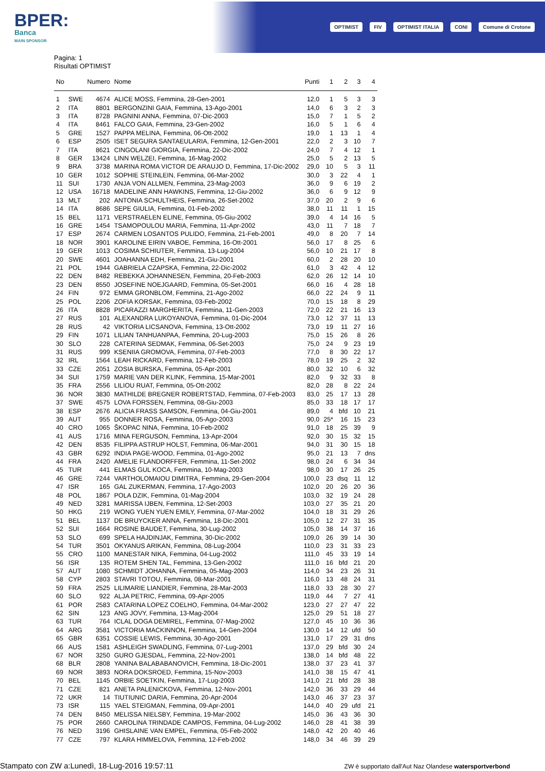BPER:
Banca
MAIN SPONSOR
OPTIMIST FIV OPTIMIST ITALIA CONI Comune di Crotone
Pagina: 1
Risultati OPTIMIST
| No | | Numero | Nome | Punti | 1 | 2 | 3 | 4 |
| --- | --- | --- | --- | --- | --- | --- | --- | --- |
| 1 | SWE | 4674 | ALICE MOSS, Femmina, 28-Gen-2001 | 12,0 | 1 | 5 | 3 | 3 |
| 2 | ITA | 8801 | BERGONZINI GAIA, Femmina, 13-Ago-2001 | 14,0 | 6 | 3 | 2 | 3 |
| 3 | ITA | 8728 | PAGNINI ANNA, Femmina, 07-Dic-2003 | 15,0 | 7 | 1 | 5 | 2 |
| 4 | ITA | 8461 | FALCO GAIA, Femmina, 23-Gen-2002 | 16,0 | 5 | 1 | 6 | 4 |
| 5 | GRE | 1527 | PAPPA MELINA, Femmina, 06-Ott-2002 | 19,0 | 1 | 13 | 1 | 4 |
| 6 | ESP | 2505 | ISET SEGURA SANTAEULARIA, Femmina, 12-Gen-2001 | 22,0 | 2 | 3 | 10 | 7 |
| 7 | ITA | 8621 | CINGOLANI GIORGIA, Femmina, 22-Dic-2002 | 24,0 | 7 | 4 | 12 | 1 |
| 8 | GER | 13424 | LINN WELZEI, Femmina, 16-Mag-2002 | 25,0 | 5 | 2 | 13 | 5 |
| 9 | BRA | 3738 | MARINA ROMA VICTOR DE ARAUJO D, Femmina, 17-Dic-2002 | 29,0 | 10 | 5 | 3 | 11 |
| 10 | GER | 1012 | SOPHIE STEINLEIN, Femmina, 06-Mar-2002 | 30,0 | 3 | 22 | 4 | 1 |
| 11 | SUI | 1730 | ANJA VON ALLMEN, Femmina, 23-Mag-2003 | 36,0 | 9 | 6 | 19 | 2 |
| 12 | USA | 16718 | MADELINE ANN HAWKINS, Femmina, 12-Giu-2002 | 36,0 | 6 | 9 | 12 | 9 |
| 13 | MLT | 202 | ANTONIA SCHULTHEIS, Femmina, 26-Set-2002 | 37,0 | 20 | 2 | 9 | 6 |
| 14 | ITA | 8686 | SEPE GIULIA, Femmina, 01-Feb-2002 | 38,0 | 11 | 11 | 1 | 15 |
| 15 | BEL | 1171 | VERSTRAELEN ELINE, Femmina, 05-Giu-2002 | 39,0 | 4 | 14 | 16 | 5 |
| 16 | GRE | 1454 | TSAMOPOULOU MARIA, Femmina, 11-Apr-2002 | 43,0 | 11 | 7 | 18 | 7 |
| 17 | ESP | 2674 | CARMEN LOSANTOS PULIDO, Femmina, 21-Feb-2001 | 49,0 | 8 | 20 | 7 | 14 |
| 18 | NOR | 3901 | KAROLINE EIRIN VABOE, Femmina, 16-Ott-2001 | 56,0 | 17 | 8 | 25 | 6 |
| 19 | GER | 1013 | COSIMA SCHIUTER, Femmina, 13-Lug-2004 | 56,0 | 10 | 21 | 17 | 8 |
| 20 | SWE | 4601 | JOAHANNA EDH, Femmina, 21-Giu-2001 | 60,0 | 2 | 28 | 20 | 10 |
| 21 | POL | 1944 | GABRIELA CZAPSKA, Femmina, 22-Dic-2002 | 61,0 | 3 | 42 | 4 | 12 |
| 22 | DEN | 8482 | REBEKKA JOHANNESEN, Femmina, 20-Feb-2003 | 62,0 | 26 | 12 | 14 | 10 |
| 23 | DEN | 8550 | JOSEFINE NOEJGAARD, Femmina, 05-Set-2001 | 66,0 | 16 | 4 | 28 | 18 |
| 24 | FIN | 972 | EMMA GRONBLOM, Femmina, 21-Ago-2002 | 66,0 | 22 | 24 | 9 | 11 |
| 25 | POL | 2206 | ZOFIA KORSAK, Femmina, 03-Feb-2002 | 70,0 | 15 | 18 | 8 | 29 |
| 26 | ITA | 8828 | PICARAZZI MARGHERITA, Femmina, 11-Gen-2003 | 72,0 | 22 | 21 | 16 | 13 |
| 27 | RUS | 101 | ALEXANDRA LUKOYANOVA, Femmina, 01-Dic-2004 | 73,0 | 12 | 37 | 11 | 13 |
| 28 | RUS | 42 | VIKTORIA LICSANOVA, Femmina, 13-Ott-2002 | 73,0 | 19 | 11 | 27 | 16 |
| 29 | FIN | 1071 | LILIAN TANHUANPAA, Femmina, 20-Lug-2003 | 75,0 | 15 | 26 | 8 | 26 |
| 30 | SLO | 228 | CATERINA SEDMAK, Femmina, 06-Set-2003 | 75,0 | 24 | 9 | 23 | 19 |
| 31 | RUS | 999 | KSENIIA GROMOVA, Femmina, 07-Feb-2003 | 77,0 | 8 | 30 | 22 | 17 |
| 32 | IRL | 1564 | LEAH RICKARD, Femmina, 12-Feb-2003 | 78,0 | 19 | 25 | 2 | 32 |
| 33 | CZE | 2051 | ZOSIA BURSKA, Femmina, 05-Apr-2001 | 80,0 | 32 | 10 | 6 | 32 |
| 34 | SUI | 1759 | MARIE VAN DER KLINK, Femmina, 15-Mar-2001 | 82,0 | 9 | 32 | 33 | 8 |
| 35 | FRA | 2556 | LILIOU RUAT, Femmina, 05-Ott-2002 | 82,0 | 28 | 8 | 22 | 24 |
| 36 | NOR | 3830 | MATHILDE BREGNER ROBERTSTAD, Femmina, 07-Feb-2003 | 83,0 | 25 | 17 | 13 | 28 |
| 37 | SWE | 4575 | LOVA FORSSEN, Femmina, 08-Giu-2003 | 85,0 | 33 | 18 | 17 | 17 |
| 38 | ESP | 2676 | ALICIA FRASS SAMSON, Femmina, 04-Giu-2001 | 89,0 | 4 | bfd | 10 | 21 |
| 39 | AUT | 955 | DONNER ROSA, Femmina, 05-Ago-2003 | 90,0 | 25* | 16 | 15 | 23 |
| 40 | CRO | 1065 | ŠKOPAC NINA, Femmina, 10-Feb-2002 | 91,0 | 18 | 25 | 39 | 9 |
| 41 | AUS | 1716 | MINA FERGUSON, Femmina, 13-Apr-2004 | 92,0 | 30 | 15 | 32 | 15 |
| 42 | DEN | 8535 | FILIPPA ASTRUP HOLST, Femmina, 06-Mar-2001 | 94,0 | 31 | 30 | 15 | 18 |
| 43 | GBR | 6292 | INDIA PAGE-WOOD, Femmina, 01-Ago-2002 | 95,0 | 21 | 13 | 7 | dns |
| 44 | FRA | 2420 | AMELIE FLANDORFFER, Femmina, 11-Set-2002 | 98,0 | 24 | 6 | 34 | 34 |
| 45 | TUR | 441 | ELMAS GUL KOCA, Femmina, 10-Mag-2003 | 98,0 | 30 | 17 | 26 | 25 |
| 46 | GRE | 7244 | VARTHOLOMAIOU DIMITRA, Femmina, 29-Gen-2004 | 100,0 | 23 | dsq | 11 | 12 |
| 47 | ISR | 165 | GAL ZUKERMAN, Femmina, 17-Ago-2003 | 102,0 | 20 | 26 | 20 | 36 |
| 48 | POL | 1867 | POLA DZIK, Femmina, 01-Mag-2004 | 103,0 | 32 | 19 | 24 | 28 |
| 49 | NED | 3281 | MARISSA IJBEN, Femmina, 12-Set-2003 | 103,0 | 27 | 35 | 21 | 20 |
| 50 | HKG | 219 | WONG YUEN YUEN EMILY, Femmina, 07-Mar-2002 | 104,0 | 18 | 31 | 29 | 26 |
| 51 | BEL | 1137 | DE BRUYCKER ANNA, Femmina, 18-Dic-2001 | 105,0 | 12 | 27 | 31 | 35 |
| 52 | SUI | 1664 | ROSINE BAUDET, Femmina, 30-Lug-2002 | 105,0 | 38 | 14 | 37 | 16 |
| 53 | SLO | 699 | SPELA HAJDINJAK, Femmina, 30-Dic-2002 | 109,0 | 26 | 39 | 14 | 30 |
| 54 | TUR | 3501 | OKYANUS ARIKAN, Femmina, 08-Lug-2004 | 110,0 | 23 | 31 | 33 | 23 |
| 55 | CRO | 1100 | MANESTAR NIKA, Femmina, 04-Lug-2002 | 111,0 | 45 | 33 | 19 | 14 |
| 56 | ISR | 135 | ROTEM SHEN TAL, Femmina, 13-Gen-2002 | 111,0 | 16 | bfd | 21 | 20 |
| 57 | AUT | 1080 | SCHMIDT JOHANNA, Femmina, 05-Mag-2003 | 114,0 | 34 | 23 | 26 | 31 |
| 58 | CYP | 2803 | STAVRI TOTOU, Femmina, 08-Mar-2001 | 116,0 | 13 | 48 | 24 | 31 |
| 59 | FRA | 2525 | LILIMARIE LIANDIER, Femmina, 28-Mar-2003 | 118,0 | 33 | 28 | 30 | 27 |
| 60 | SLO | 922 | ALJA PETRIC, Femmina, 09-Apr-2005 | 119,0 | 44 | 7 | 27 | 41 |
| 61 | POR | 2583 | CATARINA LOPEZ COELHO, Femmina, 04-Mar-2002 | 123,0 | 27 | 27 | 47 | 22 |
| 62 | SIN | 123 | ANG JOVY, Femmina, 13-Mag-2004 | 125,0 | 29 | 51 | 18 | 27 |
| 63 | TUR | 764 | ICLAL DOGA DEMIREL, Femmina, 07-Mag-2002 | 127,0 | 45 | 10 | 36 | 36 |
| 64 | ARG | 3581 | VICTORIA MACKINNON, Femmina, 14-Gen-2004 | 130,0 | 14 | 12 | ufd | 50 |
| 65 | GBR | 6351 | COSSIE LEWIS, Femmina, 30-Ago-2001 | 131,0 | 17 | 29 | 31 | dns |
| 66 | AUS | 1581 | ASHLEIGH SWADLING, Femmina, 07-Lug-2001 | 137,0 | 29 | bfd | 30 | 24 |
| 67 | NOR | 3250 | GURO GJESDAL, Femmina, 22-Nov-2001 | 138,0 | 14 | bfd | 48 | 22 |
| 68 | BLR | 2808 | YANINA BALABABANOVICH, Femmina, 18-Dic-2001 | 138,0 | 37 | 23 | 41 | 37 |
| 69 | NOR | 3893 | NORA DOKSROED, Femmina, 15-Nov-2003 | 141,0 | 38 | 15 | 47 | 41 |
| 70 | BEL | 1145 | ORBIE SOETKIN, Femmina, 17-Lug-2003 | 141,0 | 21 | bfd | 28 | 38 |
| 71 | CZE | 821 | ANETA PALENICKOVA, Femmina, 12-Nov-2001 | 142,0 | 36 | 33 | 29 | 44 |
| 72 | UKR | 14 | TIUTIUNIC DARIA, Femmina, 20-Apr-2004 | 143,0 | 46 | 37 | 23 | 37 |
| 73 | ISR | 115 | YAEL STEIGMAN, Femmina, 09-Apr-2001 | 144,0 | 40 | 29 | ufd | 21 |
| 74 | DEN | 8450 | MELISSA NIELSBY, Femmina, 19-Mar-2002 | 145,0 | 36 | 43 | 36 | 30 |
| 75 | POR | 2660 | CAROLINA TRINDADE CAMPOS, Femmina, 04-Lug-2002 | 146,0 | 28 | 41 | 38 | 39 |
| 76 | NED | 3196 | GHISLAINE VAN EMPEL, Femmina, 05-Feb-2002 | 148,0 | 42 | 20 | 40 | 46 |
| 77 | CZE | 797 | KLARA HIMMELOVA, Femmina, 12-Feb-2002 | 148,0 | 34 | 46 | 39 | 29 |
Stampato con ZW a:Lunedì, 18-Lug-2016 19:57:11
ZW è supportato dall'Aut Naz Olandese watersportverbond